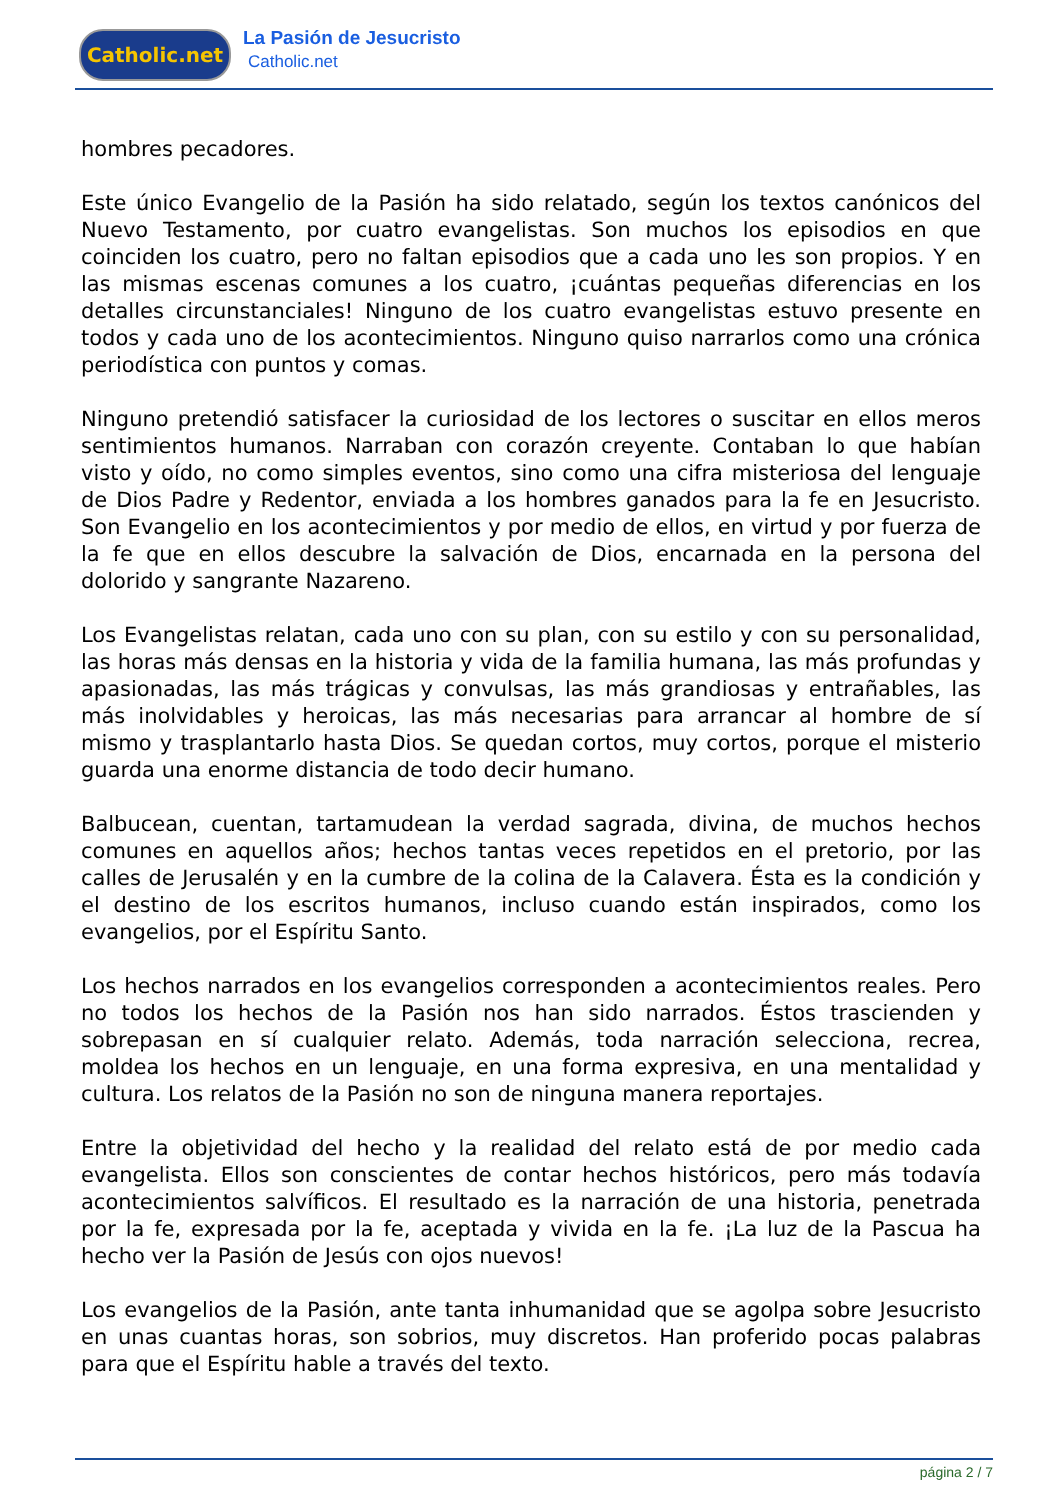Catholic.net La Pasión de Jesucristo
Catholic.net
hombres pecadores.
Este único Evangelio de la Pasión ha sido relatado, según los textos canónicos del Nuevo Testamento, por cuatro evangelistas. Son muchos los episodios en que coinciden los cuatro, pero no faltan episodios que a cada uno les son propios. Y en las mismas escenas comunes a los cuatro, ¡cuántas pequeñas diferencias en los detalles circunstanciales! Ninguno de los cuatro evangelistas estuvo presente en todos y cada uno de los acontecimientos. Ninguno quiso narrarlos como una crónica periodística con puntos y comas.
Ninguno pretendió satisfacer la curiosidad de los lectores o suscitar en ellos meros sentimientos humanos. Narraban con corazón creyente. Contaban lo que habían visto y oído, no como simples eventos, sino como una cifra misteriosa del lenguaje de Dios Padre y Redentor, enviada a los hombres ganados para la fe en Jesucristo. Son Evangelio en los acontecimientos y por medio de ellos, en virtud y por fuerza de la fe que en ellos descubre la salvación de Dios, encarnada en la persona del dolorido y sangrante Nazareno.
Los Evangelistas relatan, cada uno con su plan, con su estilo y con su personalidad, las horas más densas en la historia y vida de la familia humana, las más profundas y apasionadas, las más trágicas y convulsas, las más grandiosas y entrañables, las más inolvidables y heroicas, las más necesarias para arrancar al hombre de sí mismo y trasplantarlo hasta Dios. Se quedan cortos, muy cortos, porque el misterio guarda una enorme distancia de todo decir humano.
Balbucean, cuentan, tartamudean la verdad sagrada, divina, de muchos hechos comunes en aquellos años; hechos tantas veces repetidos en el pretorio, por las calles de Jerusalén y en la cumbre de la colina de la Calavera. Ésta es la condición y el destino de los escritos humanos, incluso cuando están inspirados, como los evangelios, por el Espíritu Santo.
Los hechos narrados en los evangelios corresponden a acontecimientos reales. Pero no todos los hechos de la Pasión nos han sido narrados. Éstos trascienden y sobrepasan en sí cualquier relato. Además, toda narración selecciona, recrea, moldea los hechos en un lenguaje, en una forma expresiva, en una mentalidad y cultura. Los relatos de la Pasión no son de ninguna manera reportajes.
Entre la objetividad del hecho y la realidad del relato está de por medio cada evangelista. Ellos son conscientes de contar hechos históricos, pero más todavía acontecimientos salvíficos. El resultado es la narración de una historia, penetrada por la fe, expresada por la fe, aceptada y vivida en la fe. ¡La luz de la Pascua ha hecho ver la Pasión de Jesús con ojos nuevos!
Los evangelios de la Pasión, ante tanta inhumanidad que se agolpa sobre Jesucristo en unas cuantas horas, son sobrios, muy discretos. Han proferido pocas palabras para que el Espíritu hable a través del texto.
página 2 / 7